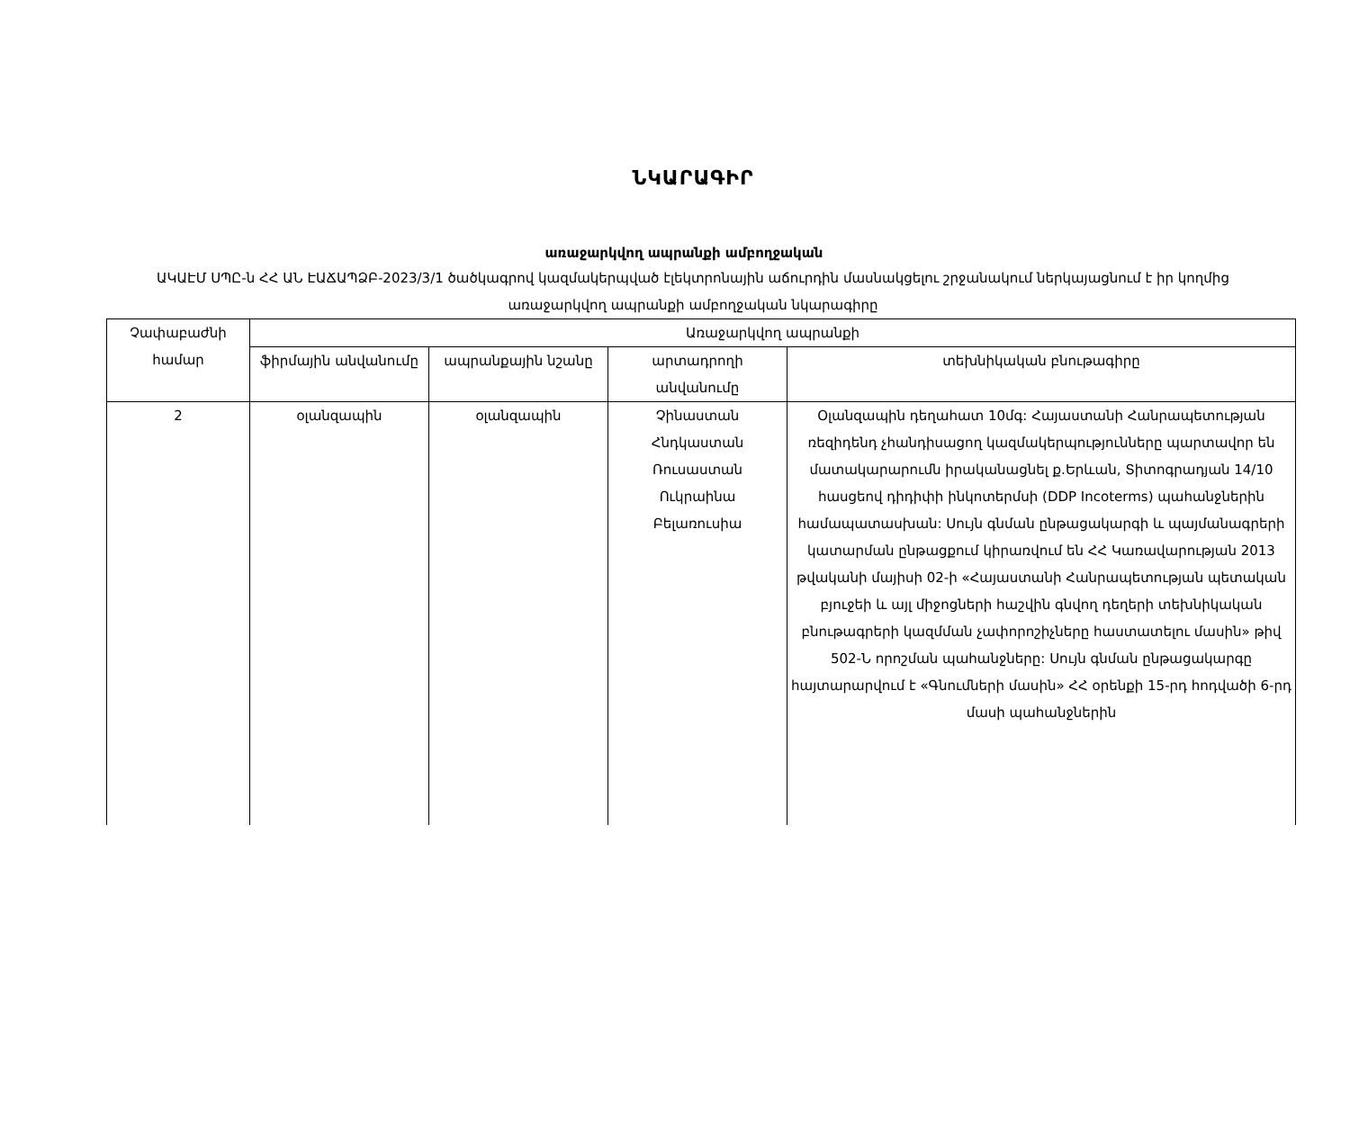ՆԿԱՐԱԳԻՐ
առաջարկվող ապրանքի ամբողջական
ԱԿԱԷՄ ՍՊԸ-ն ՀՀ ԱՆ ԷԱՃԱՊՁԲ-2023/3/1 ծածկագրով կազմակերպված էլեկտրոնային աճուրդին մասնակցելու շրջանակում ներկայացնում է իր կողմից առաջարկվող ապրանքի ամբողջական նկարագիրը
| Չափաբաժնի համար | Առաջարկվող ապրանքի | | | |
| --- | --- | --- | --- | --- |
| | ֆիրմային անվանումը | ապրանքային նշանը | արտադրողի անվանումը | տեխնիկական բնութագիրը |
| 2 | օլանզապին | օլանզապին | Չինաստան Հնդկաստան Ռուսաստան Ուկրաինա Բելառուսիա | Օլանզապին դեղահատ 10մգ: Հայաստանի Հանրապետության ռեզիդենդ չհանդիսացող կազմակերպությունները պարտավոր են մատակարարումն իրականացնել ք.Երևան, Տիտոգրադյան 14/10 հասցեով դիդիփի ինկոտերմսի (DDP Incoterms) պահանջներին համապատասխան: Սույն գնման ընթացակարգի և պայմանագրերի կատարման ընթացքում կիրառվում են ՀՀ Կառավարության 2013 թվականի մայիսի 02-ի «Հայաստանի Հանրապետության պետական բյուջեի և այլ միջոցների հաշվին գնվող դեղերի տեխնիկական բնութագրերի կազմման չափորոշիչները հաստատելու մասին» թիվ 502-Ն որոշման պահանջները: Սույն գնման ընթացակարգը հայտարարվում է «Գնումների մասին» ՀՀ օրենքի 15-րդ հոդվածի 6-րդ մասի պահանջներին |